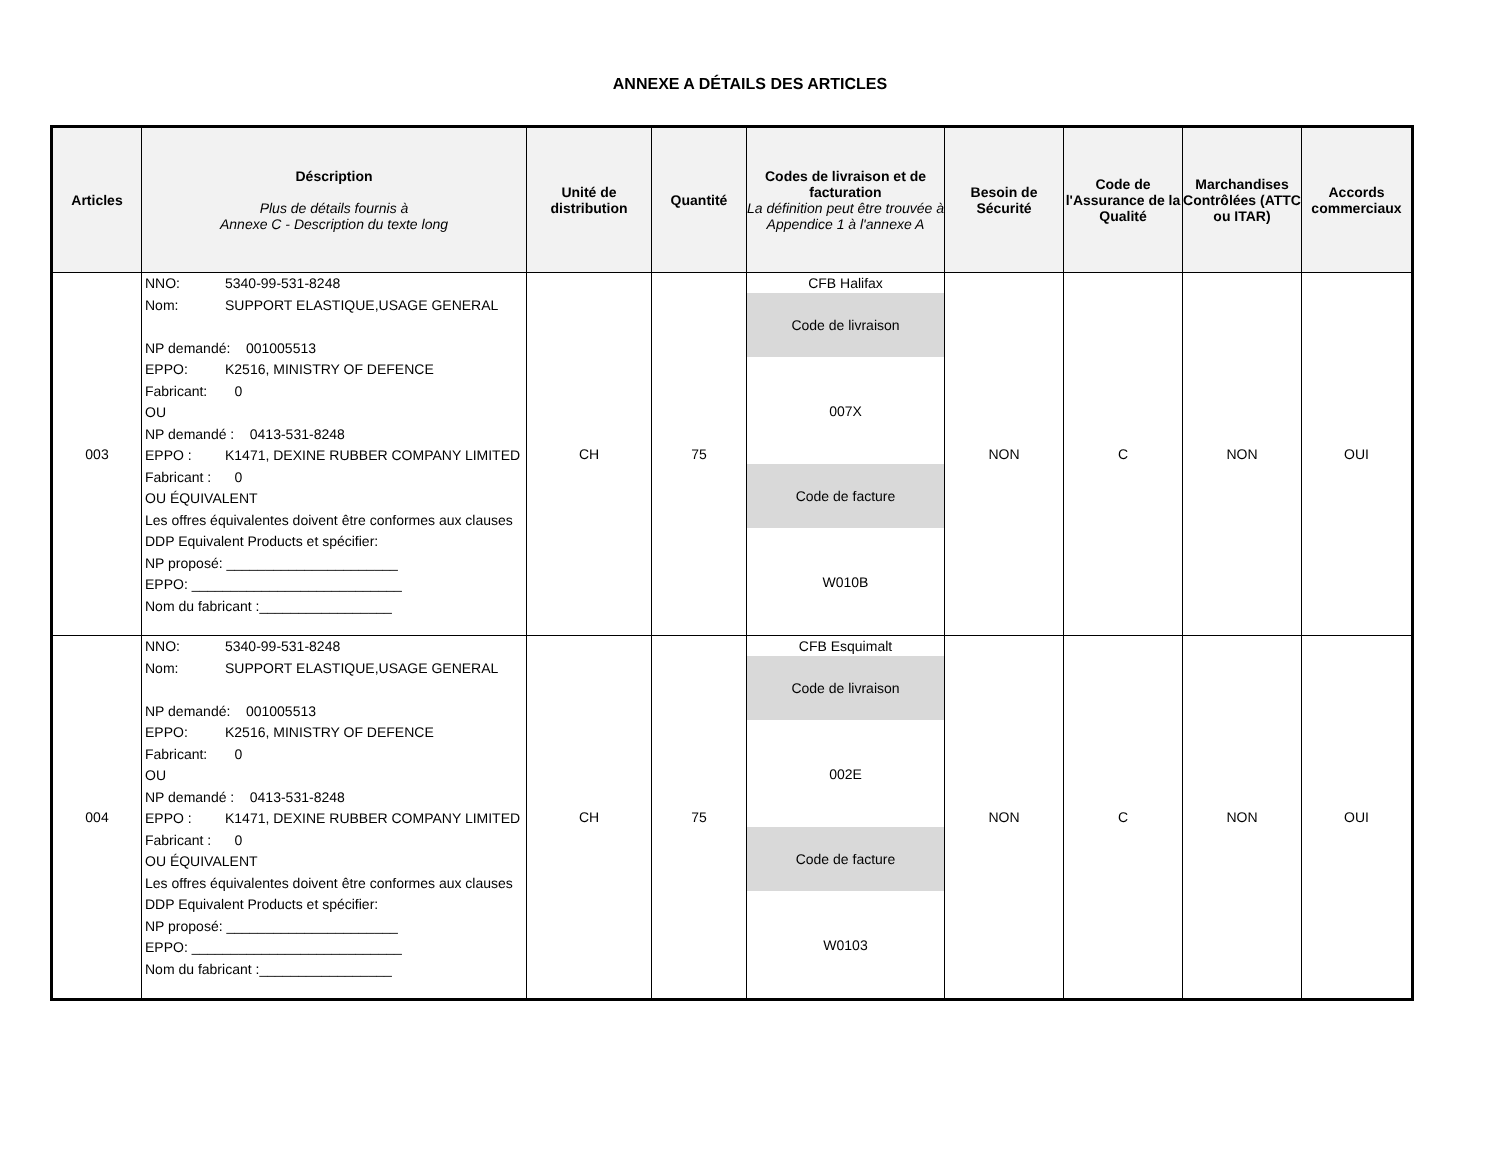ANNEXE A DÉTAILS DES ARTICLES
| Articles | Déscription Plus de détails fournis à Annexe C - Description du texte long | Unité de distribution | Quantité | Codes de livraison et de facturation La définition peut être trouvée à Appendice 1 à l'annexe A | Besoin de Sécurité | Code de l'Assurance de la Qualité | Marchandises Contrôlées (ATTC ou ITAR) | Accords commerciaux |
| --- | --- | --- | --- | --- | --- | --- | --- | --- |
| 003 | NNO: 5340-99-531-8248 Nom: SUPPORT ELASTIQUE,USAGE GENERAL NP demandé: 001005513 EPPO: K2516, MINISTRY OF DEFENCE Fabricant: 0 OU NP demandé : 0413-531-8248 EPPO : K1471, DEXINE RUBBER COMPANY LIMITED Fabricant : 0 OU ÉQUIVALENT Les offres équivalentes doivent être conformes aux clauses DDP Equivalent Products et spécifier: NP proposé: ______________________ EPPO: ___________________________ Nom du fabricant :_________________ | CH | 75 | CFB Halifax Code de livraison 007X Code de facture W010B | NON | C | NON | OUI |
| 004 | NNO: 5340-99-531-8248 Nom: SUPPORT ELASTIQUE,USAGE GENERAL NP demandé: 001005513 EPPO: K2516, MINISTRY OF DEFENCE Fabricant: 0 OU NP demandé : 0413-531-8248 EPPO : K1471, DEXINE RUBBER COMPANY LIMITED Fabricant : 0 OU ÉQUIVALENT Les offres équivalentes doivent être conformes aux clauses DDP Equivalent Products et spécifier: NP proposé: ______________________ EPPO: ___________________________ Nom du fabricant :_________________ | CH | 75 | CFB Esquimalt Code de livraison 002E Code de facture W0103 | NON | C | NON | OUI |